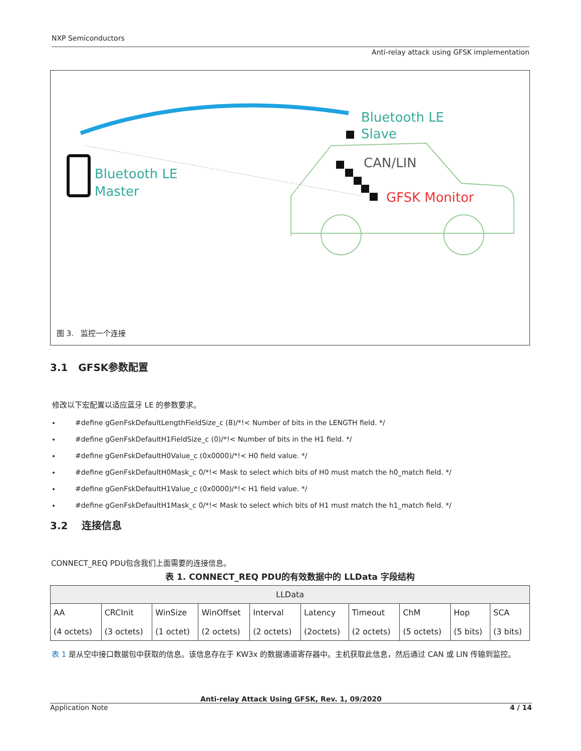NXP Semiconductors
Anti-relay attack using GFSK implementation
Bluetooth LE
Slave
Bluetooth LE
Master
CAN/LIN
GFSK Monitor
图 3. 监控一个连接
3.1 GFSK参数配置
修改以下宏配置以适应蓝牙 LE 的参数要求。
#define gGenFskDefaultLengthFieldSize_c (8)/*!< Number of bits in the LENGTH field. */
#define gGenFskDefaultH1FieldSize_c (0)/*!< Number of bits in the H1 field. */
#define gGenFskDefaultH0Value_c (0x0000)/*!< H0 field value. */
#define gGenFskDefaultH0Mask_c 0/*!< Mask to select which bits of H0 must match the h0_match field. */
#define gGenFskDefaultH1Value_c (0x0000)/*!< H1 field value. */
#define gGenFskDefaultH1Mask_c 0/*!< Mask to select which bits of H1 must match the h1_match field. */
3.2 连接信息
CONNECT_REQ PDU包含我们上面需要的连接信息。
表 1. CONNECT_REQ PDU的有效数据中的 LLData 字段结构
| LLData | | | | | | | | | |
| AA (4 octets) | CRCInit (3 octets) | WinSize (1 octet) | WinOffset (2 octets) | Interval (2 octets) | Latency (2octets) | Timeout (2 octets) | ChM (5 octets) | Hop (5 bits) | SCA (3 bits) |
表 1 是从空中接口数据包中获取的信息。该信息存在于 KW3x 的数据通道寄存器中。主机获取此信息，然后通过 CAN 或 LIN 传输到监控。
Anti-relay Attack Using GFSK, Rev. 1, 09/2020
Application Note 4 / 14